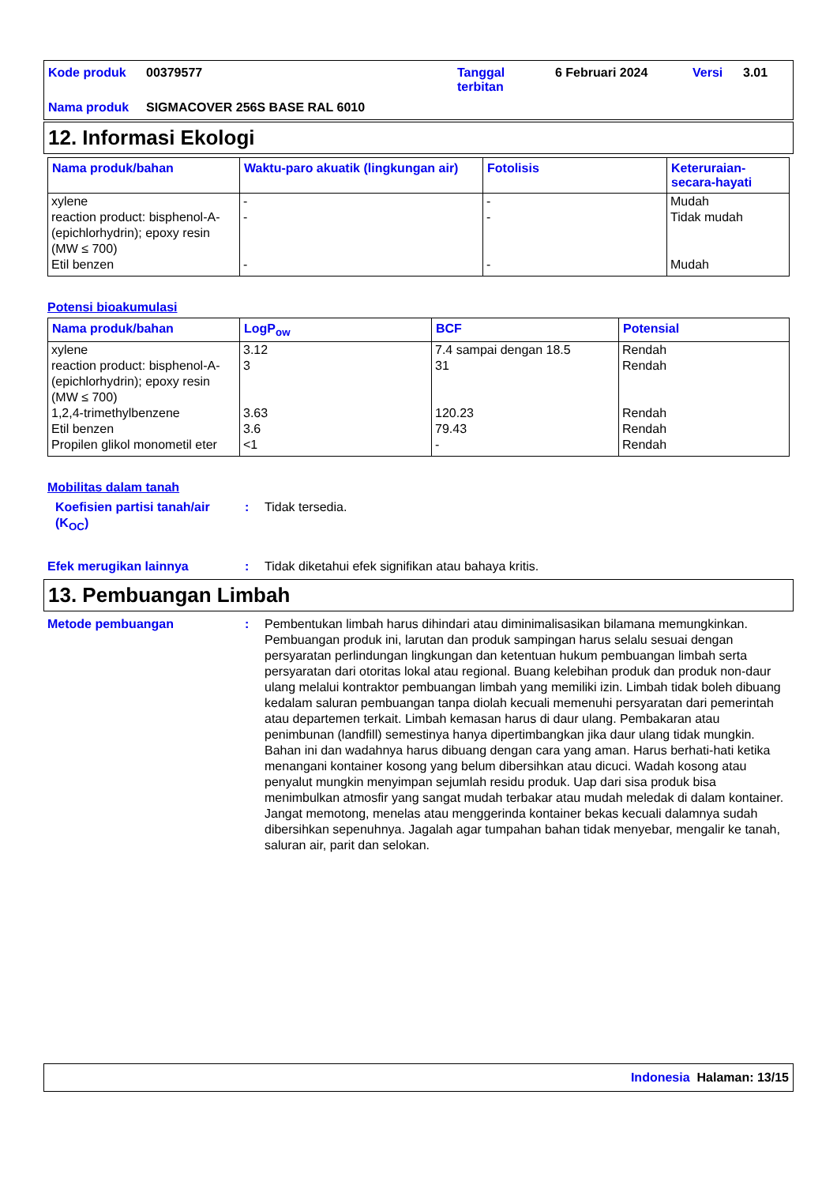| Kode produk | 00379577 | Tanggal terbitan | 6 Februari 2024 | Versi | 3.01 |
| Nama produk | SIGMACOVER 256S BASE RAL 6010 | | | | |
12. Informasi Ekologi
| Nama produk/bahan | Waktu-paro akuatik (lingkungan air) | Fotolisis | Keteruraian-secara-hayati |
| --- | --- | --- | --- |
| xylene | - | - | Mudah |
| reaction product: bisphenol-A-(epichlorhydrin); epoxy resin (MW ≤ 700) | - | - | Tidak mudah |
| Etil benzen | - | - | Mudah |
Potensi bioakumulasi
| Nama produk/bahan | LogP<sub>ow</sub> | BCF | Potensial |
| --- | --- | --- | --- |
| xylene | 3.12 | 7.4 sampai dengan 18.5 | Rendah |
| reaction product: bisphenol-A-(epichlorhydrin); epoxy resin (MW ≤ 700) | 3 | 31 | Rendah |
| 1,2,4-trimethylbenzene | 3.63 | 120.23 | Rendah |
| Etil benzen | 3.6 | 79.43 | Rendah |
| Propilen glikol monometil eter | <1 | - | Rendah |
Mobilitas dalam tanah
Koefisien partisi tanah/air (K<sub>OC</sub>)
: Tidak tersedia.
Efek merugikan lainnya : Tidak diketahui efek signifikan atau bahaya kritis.
13. Pembuangan Limbah
Metode pembuangan : Pembentukan limbah harus dihindari atau diminimalisasikan bilamana memungkinkan. Pembuangan produk ini, larutan dan produk sampingan harus selalu sesuai dengan persyaratan perlindungan lingkungan dan ketentuan hukum pembuangan limbah serta persyaratan dari otoritas lokal atau regional. Buang kelebihan produk dan produk non-daur ulang melalui kontraktor pembuangan limbah yang memiliki izin. Limbah tidak boleh dibuang kedalam saluran pembuangan tanpa diolah kecuali memenuhi persyaratan dari pemerintah atau departemen terkait. Limbah kemasan harus di daur ulang. Pembakaran atau penimbunan (landfill) semestinya hanya dipertimbangkan jika daur ulang tidak mungkin. Bahan ini dan wadahnya harus dibuang dengan cara yang aman. Harus berhati-hati ketika menangani kontainer kosong yang belum dibersihkan atau dicuci. Wadah kosong atau penyalut mungkin menyimpan sejumlah residu produk. Uap dari sisa produk bisa menimbulkan atmosfir yang sangat mudah terbakar atau mudah meledak di dalam kontainer. Jangat memotong, menelas atau menggerinda kontainer bekas kecuali dalamnya sudah dibersihkan sepenuhnya. Jagalah agar tumpahan bahan tidak menyebar, mengalir ke tanah, saluran air, parit dan selokan.
Indonesia Halaman: 13/15